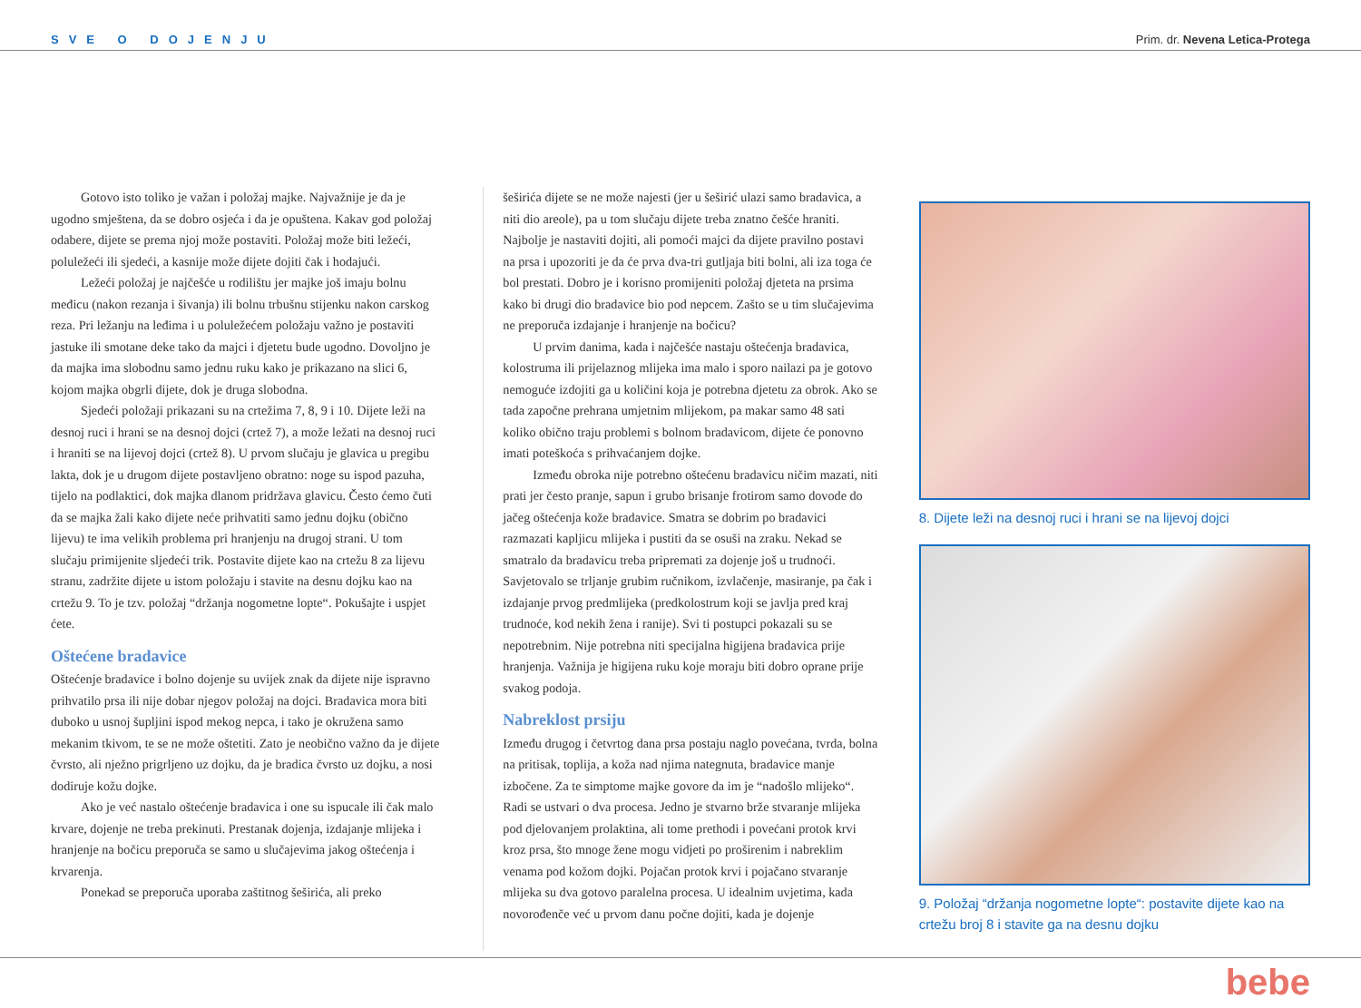SVE O DOJENJU Prim. dr. Nevena Letica-Protega
Gotovo isto toliko je važan i položaj majke. Najvažnije je da je ugodno smještena, da se dobro osjeća i da je opuštena. Kakav god položaj odabere, dijete se prema njoj može postaviti. Položaj može biti ležeći, poluležeći ili sjedeći, a kasnije može dijete dojiti čak i hodajući.
Ležeći položaj je najčešće u rodilištu jer majke još imaju bolnu međicu (nakon rezanja i šivanja) ili bolnu trbušnu stijenku nakon carskog reza. Pri ležanju na leđima i u poluležećem položaju važno je postaviti jastuke ili smotane deke tako da majci i djetetu bude ugodno. Dovoljno je da majka ima slobodnu samo jednu ruku kako je prikazano na slici 6, kojom majka obgrli dijete, dok je druga slobodna.
Sjedeći položaji prikazani su na crtežima 7, 8, 9 i 10. Dijete leži na desnoj ruci i hrani se na desnoj dojci (crtež 7), a može ležati na desnoj ruci i hraniti se na lijevoj dojci (crtež 8). U prvom slučaju je glavica u pregibu lakta, dok je u drugom dijete postavljeno obratno: noge su ispod pazuha, tijelo na podlaktici, dok majka dlanom pridržava glavicu. Često ćemo čuti da se majka žali kako dijete neće prihvatiti samo jednu dojku (obično lijevu) te ima velikih problema pri hranjenju na drugoj strani. U tom slučaju primijenite sljedeći trik. Postavite dijete kao na crtežu 8 za lijevu stranu, zadržite dijete u istom položaju i stavite na desnu dojku kao na crtežu 9. To je tzv. položaj “držanja nogometne lopte“. Pokušajte i uspjet ćete.
Oštećene bradavice
Oštećenje bradavice i bolno dojenje su uvijek znak da dijete nije ispravno prihvatilo prsa ili nije dobar njegov položaj na dojci. Bradavica mora biti duboko u usnoj šupljini ispod mekog nepca, i tako je okružena samo mekanim tkivom, te se ne može oštetiti. Zato je neobično važno da je dijete čvrsto, ali nježno prigrljeno uz dojku, da je bradica čvrsto uz dojku, a nosi dodiruje kožu dojke.
Ako je već nastalo oštećenje bradavica i one su ispucale ili čak malo krvare, dojenje ne treba prekinuti. Prestanak dojenja, izdajanje mlijeka i hranjenje na bočicu preporuča se samo u slučajevima jakog oštećenja i krvarenja.
Ponekad se preporuča uporaba zaštitnog šeširića, ali preko
šeširića dijete se ne može najesti (jer u šeširić ulazi samo bradavica, a niti dio areole), pa u tom slučaju dijete treba znatno češće hraniti. Najbolje je nastaviti dojiti, ali pomoći majci da dijete pravilno postavi na prsa i upozoriti je da će prva dva-tri gutljaja biti bolni, ali iza toga će bol prestati. Dobro je i korisno promijeniti položaj djeteta na prsima kako bi drugi dio bradavice bio pod nepcem. Zašto se u tim slučajevima ne preporuča izdajanje i hranjenje na bočicu?
U prvim danima, kada i najčešće nastaju oštećenja bradavica, kolostruma ili prijelaznog mlijeka ima malo i sporo nailazi pa je gotovo nemoguće izdojiti ga u količini koja je potrebna djetetu za obrok. Ako se tada započne prehrana umjetnim mlijekom, pa makar samo 48 sati koliko obično traju problemi s bolnom bradavicom, dijete će ponovno imati poteškoća s prihvaćanjem dojke.
Između obroka nije potrebno oštećenu bradavicu ničim mazati, niti prati jer često pranje, sapun i grubo brisanje frotirom samo dovode do jačeg oštećenja kože bradavice. Smatra se dobrim po bradavici razmazati kapljicu mlijeka i pustiti da se osuši na zraku. Nekad se smatralo da bradavicu treba pripremati za dojenje još u trudnoći. Savjetovalo se trljanje grubim ručnikom, izvlačenje, masiranje, pa čak i izdajanje prvog predmlijeka (predkolostrum koji se javlja pred kraj trudnoće, kod nekih žena i ranije). Svi ti postupci pokazali su se nepotrebnim. Nije potrebna niti specijalna higijena bradavica prije hranjenja. Važnija je higijena ruku koje moraju biti dobro oprane prije svakog podoja.
Nabreklost prsiju
Između drugog i četvrtog dana prsa postaju naglo povećana, tvrda, bolna na pritisak, toplija, a koža nad njima nategnuta, bradavice manje izbočene. Za te simptome majke govore da im je “nadošlo mlijeko“. Radi se ustvari o dva procesa. Jedno je stvarno brže stvaranje mlijeka pod djelovanjem prolaktina, ali tome prethodi i povećani protok krvi kroz prsa, što mnoge žene mogu vidjeti po proširenim i nabreklim venama pod kožom dojki. Pojačan protok krvi i pojačano stvaranje mlijeka su dva gotovo paralelna procesa. U idealnim uvjetima, kada novorođenče već u prvom danu počne dojiti, kada je dojenje
8. Dijete leži na desnoj ruci i hrani se na lijevoj dojci
9. Položaj “držanja nogometne lopte“: postavite dijete kao na crtežu broj 8 i stavite ga na desnu dojku
bebe